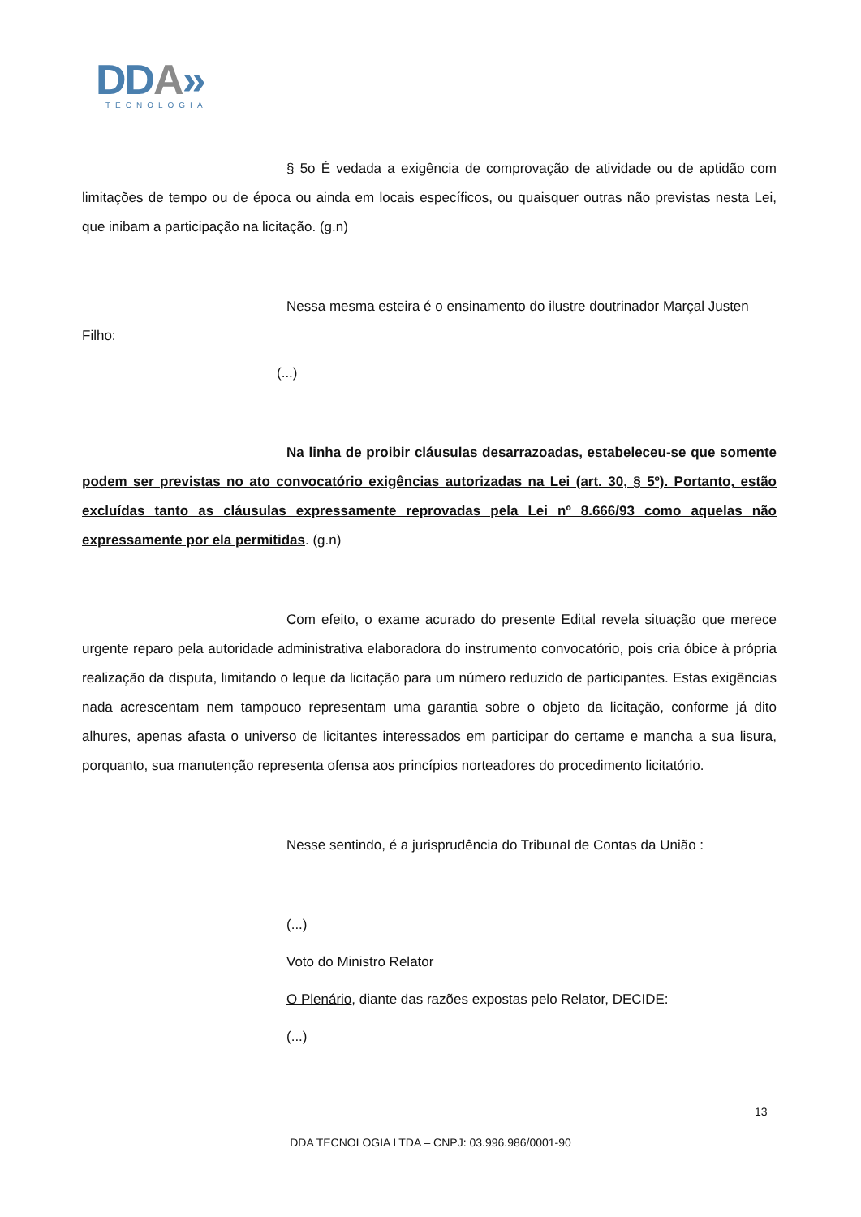DDA»
TECNOLOGIA
§ 5o É vedada a exigência de comprovação de atividade ou de aptidão com limitações de tempo ou de época ou ainda em locais específicos, ou quaisquer outras não previstas nesta Lei, que inibam a participação na licitação. (g.n)
Nessa mesma esteira é o ensinamento do ilustre doutrinador Marçal Justen
Filho:
(...)
Na linha de proibir cláusulas desarrazoadas, estabeleceu-se que somente podem ser previstas no ato convocatório exigências autorizadas na Lei (art. 30, § 5º). Portanto, estão excluídas tanto as cláusulas expressamente reprovadas pela Lei nº 8.666/93 como aquelas não expressamente por ela permitidas. (g.n)
Com efeito, o exame acurado do presente Edital revela situação que merece urgente reparo pela autoridade administrativa elaboradora do instrumento convocatório, pois cria óbice à própria realização da disputa, limitando o leque da licitação para um número reduzido de participantes. Estas exigências nada acrescentam nem tampouco representam uma garantia sobre o objeto da licitação, conforme já dito alhures, apenas afasta o universo de licitantes interessados em participar do certame e mancha a sua lisura, porquanto, sua manutenção representa ofensa aos princípios norteadores do procedimento licitatório.
Nesse sentindo, é a jurisprudência do Tribunal de Contas da União :
(...)
Voto do Ministro Relator
O Plenário, diante das razões expostas pelo Relator, DECIDE:
(...)
13
DDA TECNOLOGIA LTDA – CNPJ: 03.996.986/0001-90